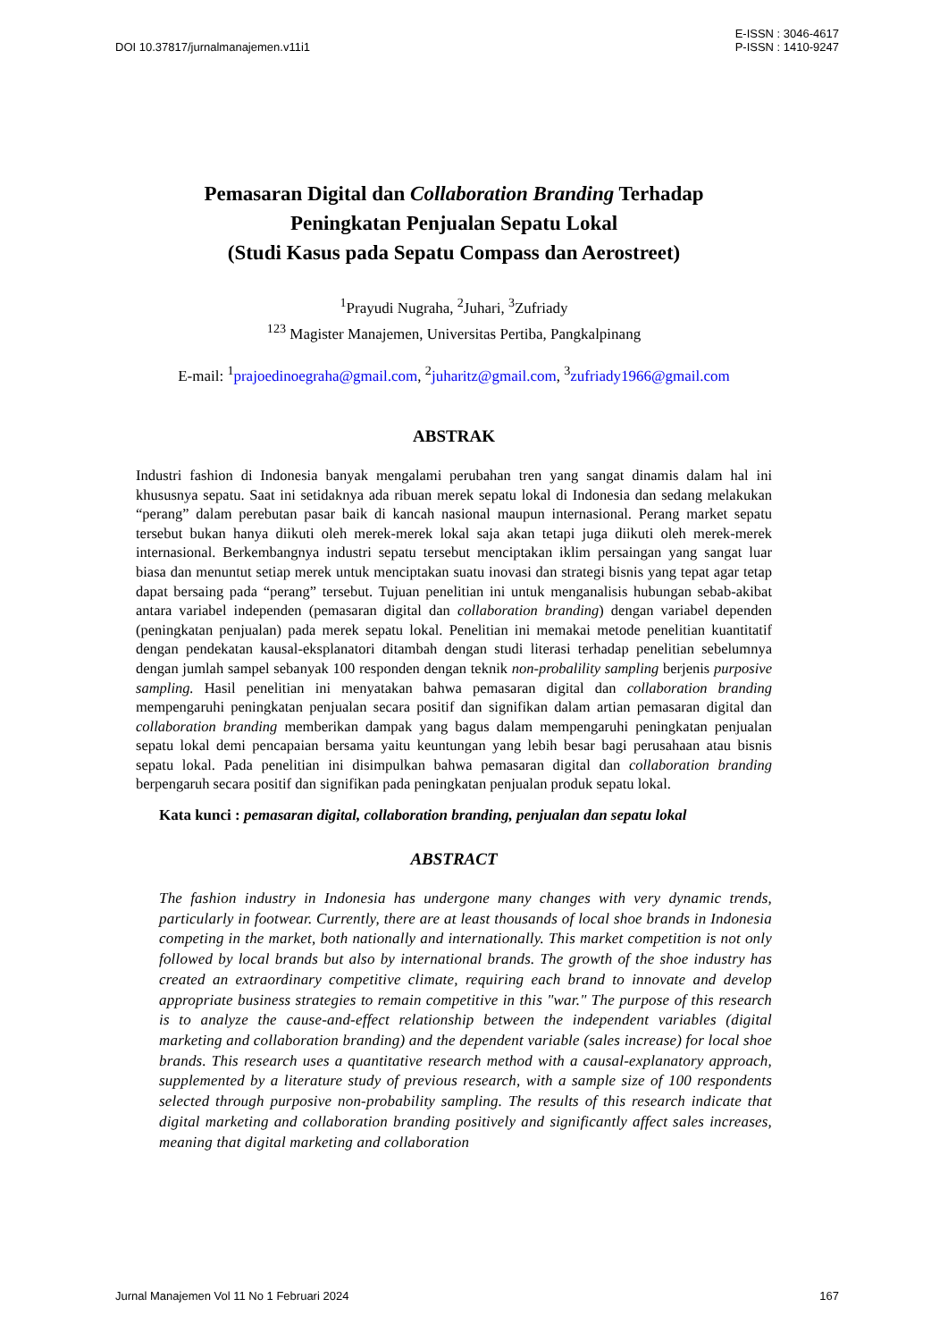DOI 10.37817/jurnalmanajemen.v11i1
E-ISSN : 3046-4617
P-ISSN : 1410-9247
Pemasaran Digital dan Collaboration Branding Terhadap
Peningkatan Penjualan Sepatu Lokal
(Studi Kasus pada Sepatu Compass dan Aerostreet)
<sup>1</sup> Prayudi Nugraha, <sup>2</sup>Juhari, <sup>3</sup>Zufriady
<sup>123</sup> Magister Manajemen, Universitas Pertiba, Pangkalpinang
E-mail: <sup>1</sup>prajoedinoegraha@gmail.com, <sup>2</sup>juharitz@gmail.com, <sup>3</sup>zufriady1966@gmail.com
ABSTRAK
Industri fashion di Indonesia banyak mengalami perubahan tren yang sangat dinamis dalam hal ini khususnya sepatu. Saat ini setidaknya ada ribuan merek sepatu lokal di Indonesia dan sedang melakukan “perang” dalam perebutan pasar baik di kancah nasional maupun internasional. Perang market sepatu tersebut bukan hanya diikuti oleh merek-merek lokal saja akan tetapi juga diikuti oleh merek-merek internasional. Berkembangnya industri sepatu tersebut menciptakan iklim persaingan yang sangat luar biasa dan menuntut setiap merek untuk menciptakan suatu inovasi dan strategi bisnis yang tepat agar tetap dapat bersaing pada “perang” tersebut. Tujuan penelitian ini untuk menganalisis hubungan sebab-akibat antara variabel independen (pemasaran digital dan collaboration branding) dengan variabel dependen (peningkatan penjualan) pada merek sepatu lokal. Penelitian ini memakai metode penelitian kuantitatif dengan pendekatan kausal-eksplanatori ditambah dengan studi literasi terhadap penelitian sebelumnya dengan jumlah sampel sebanyak 100 responden dengan teknik non-probalility sampling berjenis purposive sampling. Hasil penelitian ini menyatakan bahwa pemasaran digital dan collaboration branding mempengaruhi peningkatan penjualan secara positif dan signifikan dalam artian pemasaran digital dan collaboration branding memberikan dampak yang bagus dalam mempengaruhi peningkatan penjualan sepatu lokal demi pencapaian bersama yaitu keuntungan yang lebih besar bagi perusahaan atau bisnis sepatu lokal. Pada penelitian ini disimpulkan bahwa pemasaran digital dan collaboration branding berpengaruh secara positif dan signifikan pada peningkatan penjualan produk sepatu lokal.
Kata kunci : pemasaran digital, collaboration branding, penjualan dan sepatu lokal
ABSTRACT
The fashion industry in Indonesia has undergone many changes with very dynamic trends, particularly in footwear. Currently, there are at least thousands of local shoe brands in Indonesia competing in the market, both nationally and internationally. This market competition is not only followed by local brands but also by international brands. The growth of the shoe industry has created an extraordinary competitive climate, requiring each brand to innovate and develop appropriate business strategies to remain competitive in this "war." The purpose of this research is to analyze the cause-and-effect relationship between the independent variables (digital marketing and collaboration branding) and the dependent variable (sales increase) for local shoe brands. This research uses a quantitative research method with a causal-explanatory approach, supplemented by a literature study of previous research, with a sample size of 100 respondents selected through purposive non-probability sampling. The results of this research indicate that digital marketing and collaboration branding positively and significantly affect sales increases, meaning that digital marketing and collaboration
Jurnal Manajemen Vol 11 No 1 Februari 2024
167